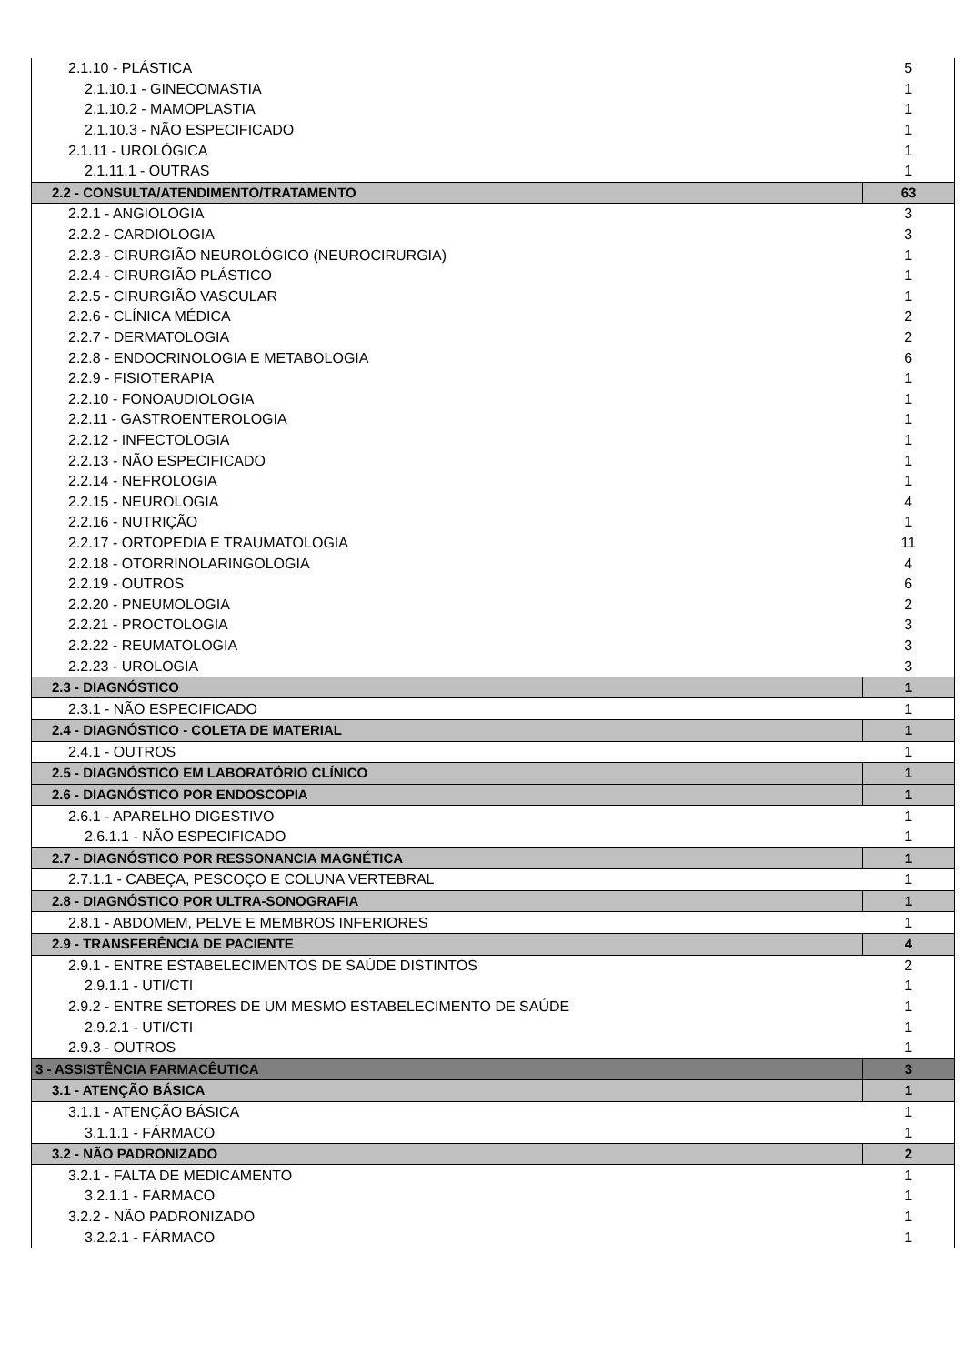| 2.1.10 - PLÁSTICA | 5 |
| 2.1.10.1 - GINECOMASTIA | 1 |
| 2.1.10.2 - MAMOPLASTIA | 1 |
| 2.1.10.3 - NÃO ESPECIFICADO | 1 |
| 2.1.11 - UROLÓGICA | 1 |
| 2.1.11.1 - OUTRAS | 1 |
| 2.2 - CONSULTA/ATENDIMENTO/TRATAMENTO | 63 |
| 2.2.1 - ANGIOLOGIA | 3 |
| 2.2.2 - CARDIOLOGIA | 3 |
| 2.2.3 - CIRURGIÃO NEUROLÓGICO (NEUROCIRURGIA) | 1 |
| 2.2.4 - CIRURGIÃO PLÁSTICO | 1 |
| 2.2.5 - CIRURGIÃO VASCULAR | 1 |
| 2.2.6 - CLÍNICA MÉDICA | 2 |
| 2.2.7 - DERMATOLOGIA | 2 |
| 2.2.8 - ENDOCRINOLOGIA E METABOLOGIA | 6 |
| 2.2.9 - FISIOTERAPIA | 1 |
| 2.2.10 - FONOAUDIOLOGIA | 1 |
| 2.2.11 - GASTROENTEROLOGIA | 1 |
| 2.2.12 - INFECTOLOGIA | 1 |
| 2.2.13 - NÃO ESPECIFICADO | 1 |
| 2.2.14 - NEFROLOGIA | 1 |
| 2.2.15 - NEUROLOGIA | 4 |
| 2.2.16 - NUTRIÇÃO | 1 |
| 2.2.17 - ORTOPEDIA E TRAUMATOLOGIA | 11 |
| 2.2.18 - OTORRINOLARINGOLOGIA | 4 |
| 2.2.19 - OUTROS | 6 |
| 2.2.20 - PNEUMOLOGIA | 2 |
| 2.2.21 - PROCTOLOGIA | 3 |
| 2.2.22 - REUMATOLOGIA | 3 |
| 2.2.23 - UROLOGIA | 3 |
| 2.3 - DIAGNÓSTICO | 1 |
| 2.3.1 - NÃO ESPECIFICADO | 1 |
| 2.4 - DIAGNÓSTICO - COLETA DE MATERIAL | 1 |
| 2.4.1 - OUTROS | 1 |
| 2.5 - DIAGNÓSTICO EM LABORATÓRIO CLÍNICO | 1 |
| 2.6 - DIAGNÓSTICO POR ENDOSCOPIA | 1 |
| 2.6.1 - APARELHO DIGESTIVO | 1 |
| 2.6.1.1 - NÃO ESPECIFICADO | 1 |
| 2.7 - DIAGNÓSTICO POR RESSONANCIA MAGNÉTICA | 1 |
| 2.7.1.1 - CABEÇA, PESCOÇO E COLUNA VERTEBRAL | 1 |
| 2.8 - DIAGNÓSTICO POR ULTRA-SONOGRAFIA | 1 |
| 2.8.1 - ABDOMEM, PELVE E MEMBROS INFERIORES | 1 |
| 2.9 - TRANSFERÊNCIA DE PACIENTE | 4 |
| 2.9.1 - ENTRE ESTABELECIMENTOS DE SAÚDE DISTINTOS | 2 |
| 2.9.1.1 - UTI/CTI | 1 |
| 2.9.2 - ENTRE SETORES DE UM MESMO ESTABELECIMENTO DE SAÚDE | 1 |
| 2.9.2.1 - UTI/CTI | 1 |
| 2.9.3 - OUTROS | 1 |
| 3 - ASSISTÊNCIA FARMACÊUTICA | 3 |
| 3.1 - ATENÇÃO BÁSICA | 1 |
| 3.1.1 - ATENÇÃO BÁSICA | 1 |
| 3.1.1.1 - FÁRMACO | 1 |
| 3.2 - NÃO PADRONIZADO | 2 |
| 3.2.1 - FALTA DE MEDICAMENTO | 1 |
| 3.2.1.1 - FÁRMACO | 1 |
| 3.2.2 - NÃO PADRONIZADO | 1 |
| 3.2.2.1 - FÁRMACO | 1 |